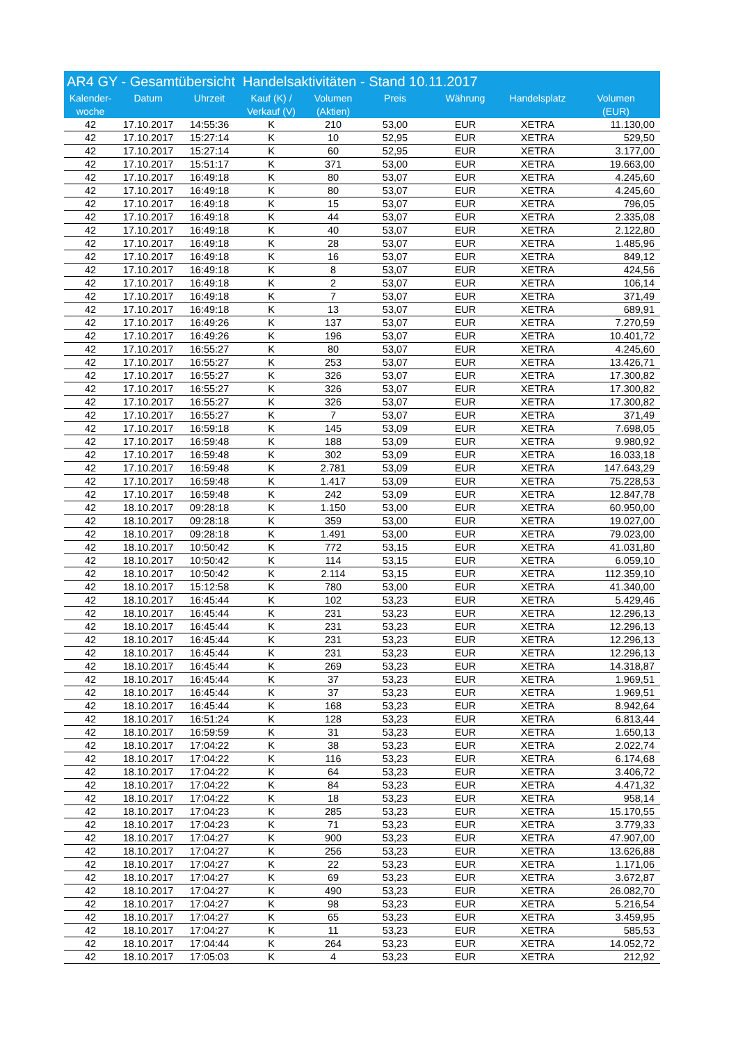AR4 GY - Gesamtübersicht Handelsaktivitäten - Stand 10.11.2017
| Kalender- woche | Datum | Uhrzeit | Kauf (K) / Verkauf (V) | Volumen (Aktien) | Preis | Währung | Handelsplatz | Volumen (EUR) |
| --- | --- | --- | --- | --- | --- | --- | --- | --- |
| 42 | 17.10.2017 | 14:55:36 | K | 210 | 53,00 | EUR | XETRA | 11.130,00 |
| 42 | 17.10.2017 | 15:27:14 | K | 10 | 52,95 | EUR | XETRA | 529,50 |
| 42 | 17.10.2017 | 15:27:14 | K | 60 | 52,95 | EUR | XETRA | 3.177,00 |
| 42 | 17.10.2017 | 15:51:17 | K | 371 | 53,00 | EUR | XETRA | 19.663,00 |
| 42 | 17.10.2017 | 16:49:18 | K | 80 | 53,07 | EUR | XETRA | 4.245,60 |
| 42 | 17.10.2017 | 16:49:18 | K | 80 | 53,07 | EUR | XETRA | 4.245,60 |
| 42 | 17.10.2017 | 16:49:18 | K | 15 | 53,07 | EUR | XETRA | 796,05 |
| 42 | 17.10.2017 | 16:49:18 | K | 44 | 53,07 | EUR | XETRA | 2.335,08 |
| 42 | 17.10.2017 | 16:49:18 | K | 40 | 53,07 | EUR | XETRA | 2.122,80 |
| 42 | 17.10.2017 | 16:49:18 | K | 28 | 53,07 | EUR | XETRA | 1.485,96 |
| 42 | 17.10.2017 | 16:49:18 | K | 16 | 53,07 | EUR | XETRA | 849,12 |
| 42 | 17.10.2017 | 16:49:18 | K | 8 | 53,07 | EUR | XETRA | 424,56 |
| 42 | 17.10.2017 | 16:49:18 | K | 2 | 53,07 | EUR | XETRA | 106,14 |
| 42 | 17.10.2017 | 16:49:18 | K | 7 | 53,07 | EUR | XETRA | 371,49 |
| 42 | 17.10.2017 | 16:49:18 | K | 13 | 53,07 | EUR | XETRA | 689,91 |
| 42 | 17.10.2017 | 16:49:26 | K | 137 | 53,07 | EUR | XETRA | 7.270,59 |
| 42 | 17.10.2017 | 16:49:26 | K | 196 | 53,07 | EUR | XETRA | 10.401,72 |
| 42 | 17.10.2017 | 16:55:27 | K | 80 | 53,07 | EUR | XETRA | 4.245,60 |
| 42 | 17.10.2017 | 16:55:27 | K | 253 | 53,07 | EUR | XETRA | 13.426,71 |
| 42 | 17.10.2017 | 16:55:27 | K | 326 | 53,07 | EUR | XETRA | 17.300,82 |
| 42 | 17.10.2017 | 16:55:27 | K | 326 | 53,07 | EUR | XETRA | 17.300,82 |
| 42 | 17.10.2017 | 16:55:27 | K | 326 | 53,07 | EUR | XETRA | 17.300,82 |
| 42 | 17.10.2017 | 16:55:27 | K | 7 | 53,07 | EUR | XETRA | 371,49 |
| 42 | 17.10.2017 | 16:59:18 | K | 145 | 53,09 | EUR | XETRA | 7.698,05 |
| 42 | 17.10.2017 | 16:59:48 | K | 188 | 53,09 | EUR | XETRA | 9.980,92 |
| 42 | 17.10.2017 | 16:59:48 | K | 302 | 53,09 | EUR | XETRA | 16.033,18 |
| 42 | 17.10.2017 | 16:59:48 | K | 2.781 | 53,09 | EUR | XETRA | 147.643,29 |
| 42 | 17.10.2017 | 16:59:48 | K | 1.417 | 53,09 | EUR | XETRA | 75.228,53 |
| 42 | 17.10.2017 | 16:59:48 | K | 242 | 53,09 | EUR | XETRA | 12.847,78 |
| 42 | 18.10.2017 | 09:28:18 | K | 1.150 | 53,00 | EUR | XETRA | 60.950,00 |
| 42 | 18.10.2017 | 09:28:18 | K | 359 | 53,00 | EUR | XETRA | 19.027,00 |
| 42 | 18.10.2017 | 09:28:18 | K | 1.491 | 53,00 | EUR | XETRA | 79.023,00 |
| 42 | 18.10.2017 | 10:50:42 | K | 772 | 53,15 | EUR | XETRA | 41.031,80 |
| 42 | 18.10.2017 | 10:50:42 | K | 114 | 53,15 | EUR | XETRA | 6.059,10 |
| 42 | 18.10.2017 | 10:50:42 | K | 2.114 | 53,15 | EUR | XETRA | 112.359,10 |
| 42 | 18.10.2017 | 15:12:58 | K | 780 | 53,00 | EUR | XETRA | 41.340,00 |
| 42 | 18.10.2017 | 16:45:44 | K | 102 | 53,23 | EUR | XETRA | 5.429,46 |
| 42 | 18.10.2017 | 16:45:44 | K | 231 | 53,23 | EUR | XETRA | 12.296,13 |
| 42 | 18.10.2017 | 16:45:44 | K | 231 | 53,23 | EUR | XETRA | 12.296,13 |
| 42 | 18.10.2017 | 16:45:44 | K | 231 | 53,23 | EUR | XETRA | 12.296,13 |
| 42 | 18.10.2017 | 16:45:44 | K | 231 | 53,23 | EUR | XETRA | 12.296,13 |
| 42 | 18.10.2017 | 16:45:44 | K | 269 | 53,23 | EUR | XETRA | 14.318,87 |
| 42 | 18.10.2017 | 16:45:44 | K | 37 | 53,23 | EUR | XETRA | 1.969,51 |
| 42 | 18.10.2017 | 16:45:44 | K | 37 | 53,23 | EUR | XETRA | 1.969,51 |
| 42 | 18.10.2017 | 16:45:44 | K | 168 | 53,23 | EUR | XETRA | 8.942,64 |
| 42 | 18.10.2017 | 16:51:24 | K | 128 | 53,23 | EUR | XETRA | 6.813,44 |
| 42 | 18.10.2017 | 16:59:59 | K | 31 | 53,23 | EUR | XETRA | 1.650,13 |
| 42 | 18.10.2017 | 17:04:22 | K | 38 | 53,23 | EUR | XETRA | 2.022,74 |
| 42 | 18.10.2017 | 17:04:22 | K | 116 | 53,23 | EUR | XETRA | 6.174,68 |
| 42 | 18.10.2017 | 17:04:22 | K | 64 | 53,23 | EUR | XETRA | 3.406,72 |
| 42 | 18.10.2017 | 17:04:22 | K | 84 | 53,23 | EUR | XETRA | 4.471,32 |
| 42 | 18.10.2017 | 17:04:22 | K | 18 | 53,23 | EUR | XETRA | 958,14 |
| 42 | 18.10.2017 | 17:04:23 | K | 285 | 53,23 | EUR | XETRA | 15.170,55 |
| 42 | 18.10.2017 | 17:04:23 | K | 71 | 53,23 | EUR | XETRA | 3.779,33 |
| 42 | 18.10.2017 | 17:04:27 | K | 900 | 53,23 | EUR | XETRA | 47.907,00 |
| 42 | 18.10.2017 | 17:04:27 | K | 256 | 53,23 | EUR | XETRA | 13.626,88 |
| 42 | 18.10.2017 | 17:04:27 | K | 22 | 53,23 | EUR | XETRA | 1.171,06 |
| 42 | 18.10.2017 | 17:04:27 | K | 69 | 53,23 | EUR | XETRA | 3.672,87 |
| 42 | 18.10.2017 | 17:04:27 | K | 490 | 53,23 | EUR | XETRA | 26.082,70 |
| 42 | 18.10.2017 | 17:04:27 | K | 98 | 53,23 | EUR | XETRA | 5.216,54 |
| 42 | 18.10.2017 | 17:04:27 | K | 65 | 53,23 | EUR | XETRA | 3.459,95 |
| 42 | 18.10.2017 | 17:04:27 | K | 11 | 53,23 | EUR | XETRA | 585,53 |
| 42 | 18.10.2017 | 17:04:44 | K | 264 | 53,23 | EUR | XETRA | 14.052,72 |
| 42 | 18.10.2017 | 17:05:03 | K | 4 | 53,23 | EUR | XETRA | 212,92 |